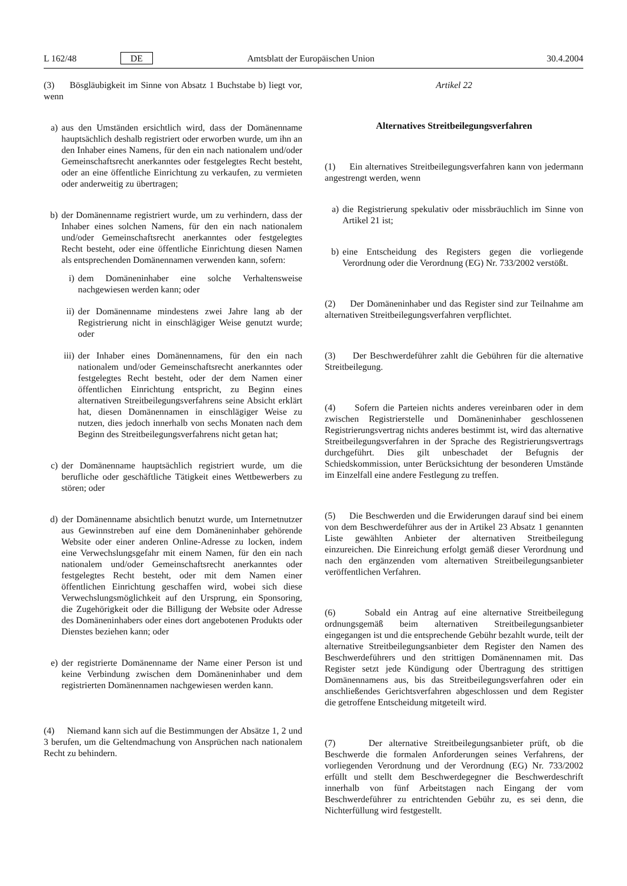L 162/48 DE Amtsblatt der Europäischen Union 30.4.2004
(3) Bösgläubigkeit im Sinne von Absatz 1 Buchstabe b) liegt vor, wenn
a) aus den Umständen ersichtlich wird, dass der Domänenname hauptsächlich deshalb registriert oder erworben wurde, um ihn an den Inhaber eines Namens, für den ein nach nationalem und/oder Gemeinschaftsrecht anerkanntes oder festgelegtes Recht besteht, oder an eine öffentliche Einrichtung zu verkaufen, zu vermieten oder anderweitig zu übertragen;
b) der Domänenname registriert wurde, um zu verhindern, dass der Inhaber eines solchen Namens, für den ein nach nationalem und/oder Gemeinschaftsrecht anerkanntes oder festgelegtes Recht besteht, oder eine öffentliche Einrichtung diesen Namen als entsprechenden Domänennamen verwenden kann, sofern:
i) dem Domäneninhaber eine solche Verhaltensweise nachgewiesen werden kann; oder
ii) der Domänenname mindestens zwei Jahre lang ab der Registrierung nicht in einschlägiger Weise genutzt wurde; oder
iii) der Inhaber eines Domänennamens, für den ein nach nationalem und/oder Gemeinschaftsrecht anerkanntes oder festgelegtes Recht besteht, oder der dem Namen einer öffentlichen Einrichtung entspricht, zu Beginn eines alternativen Streitbeilegungsverfahrens seine Absicht erklärt hat, diesen Domänennamen in einschlägiger Weise zu nutzen, dies jedoch innerhalb von sechs Monaten nach dem Beginn des Streitbeilegungsverfahrens nicht getan hat;
c) der Domänenname hauptsächlich registriert wurde, um die berufliche oder geschäftliche Tätigkeit eines Wettbewerbers zu stören; oder
d) der Domänenname absichtlich benutzt wurde, um Internetnutzer aus Gewinnstreben auf eine dem Domäneninhaber gehörende Website oder einer anderen Online-Adresse zu locken, indem eine Verwechslungsgefahr mit einem Namen, für den ein nach nationalem und/oder Gemeinschaftsrecht anerkanntes oder festgelegtes Recht besteht, oder mit dem Namen einer öffentlichen Einrichtung geschaffen wird, wobei sich diese Verwechslungsmöglichkeit auf den Ursprung, ein Sponsoring, die Zugehörigkeit oder die Billigung der Website oder Adresse des Domäneninhabers oder eines dort angebotenen Produkts oder Dienstes beziehen kann; oder
e) der registrierte Domänenname der Name einer Person ist und keine Verbindung zwischen dem Domäneninhaber und dem registrierten Domänennamen nachgewiesen werden kann.
(4) Niemand kann sich auf die Bestimmungen der Absätze 1, 2 und 3 berufen, um die Geltendmachung von Ansprüchen nach nationalem Recht zu behindern.
Artikel 22
Alternatives Streitbeilegungsverfahren
(1) Ein alternatives Streitbeilegungsverfahren kann von jedermann angestrengt werden, wenn
a) die Registrierung spekulativ oder missbräuchlich im Sinne von Artikel 21 ist;
b) eine Entscheidung des Registers gegen die vorliegende Verordnung oder die Verordnung (EG) Nr. 733/2002 verstößt.
(2) Der Domäneninhaber und das Register sind zur Teilnahme am alternativen Streitbeilegungsverfahren verpflichtet.
(3) Der Beschwerdeführer zahlt die Gebühren für die alternative Streitbeilegung.
(4) Sofern die Parteien nichts anderes vereinbaren oder in dem zwischen Registrierstelle und Domäneninhaber geschlossenen Registrierungsvertrag nichts anderes bestimmt ist, wird das alternative Streitbeilegungsverfahren in der Sprache des Registrierungsvertrags durchgeführt. Dies gilt unbeschadet der Befugnis der Schiedskommission, unter Berücksichtung der besonderen Umstände im Einzelfall eine andere Festlegung zu treffen.
(5) Die Beschwerden und die Erwiderungen darauf sind bei einem von dem Beschwerdeführer aus der in Artikel 23 Absatz 1 genannten Liste gewählten Anbieter der alternativen Streitbeilegung einzureichen. Die Einreichung erfolgt gemäß dieser Verordnung und nach den ergänzenden vom alternativen Streitbeilegungsanbieter veröffentlichen Verfahren.
(6) Sobald ein Antrag auf eine alternative Streitbeilegung ordnungsgemäß beim alternativen Streitbeilegungsanbieter eingegangen ist und die entsprechende Gebühr bezahlt wurde, teilt der alternative Streitbeilegungsanbieter dem Register den Namen des Beschwerdeführers und den strittigen Domänennamen mit. Das Register setzt jede Kündigung oder Übertragung des strittigen Domänennamens aus, bis das Streitbeilegungsverfahren oder ein anschließendes Gerichtsverfahren abgeschlossen und dem Register die getroffene Entscheidung mitgeteilt wird.
(7) Der alternative Streitbeilegungsanbieter prüft, ob die Beschwerde die formalen Anforderungen seines Verfahrens, der vorliegenden Verordnung und der Verordnung (EG) Nr. 733/2002 erfüllt und stellt dem Beschwerdegegner die Beschwerdeschrift innerhalb von fünf Arbeitstagen nach Eingang der vom Beschwerdeführer zu entrichtenden Gebühr zu, es sei denn, die Nichterfüllung wird festgestellt.